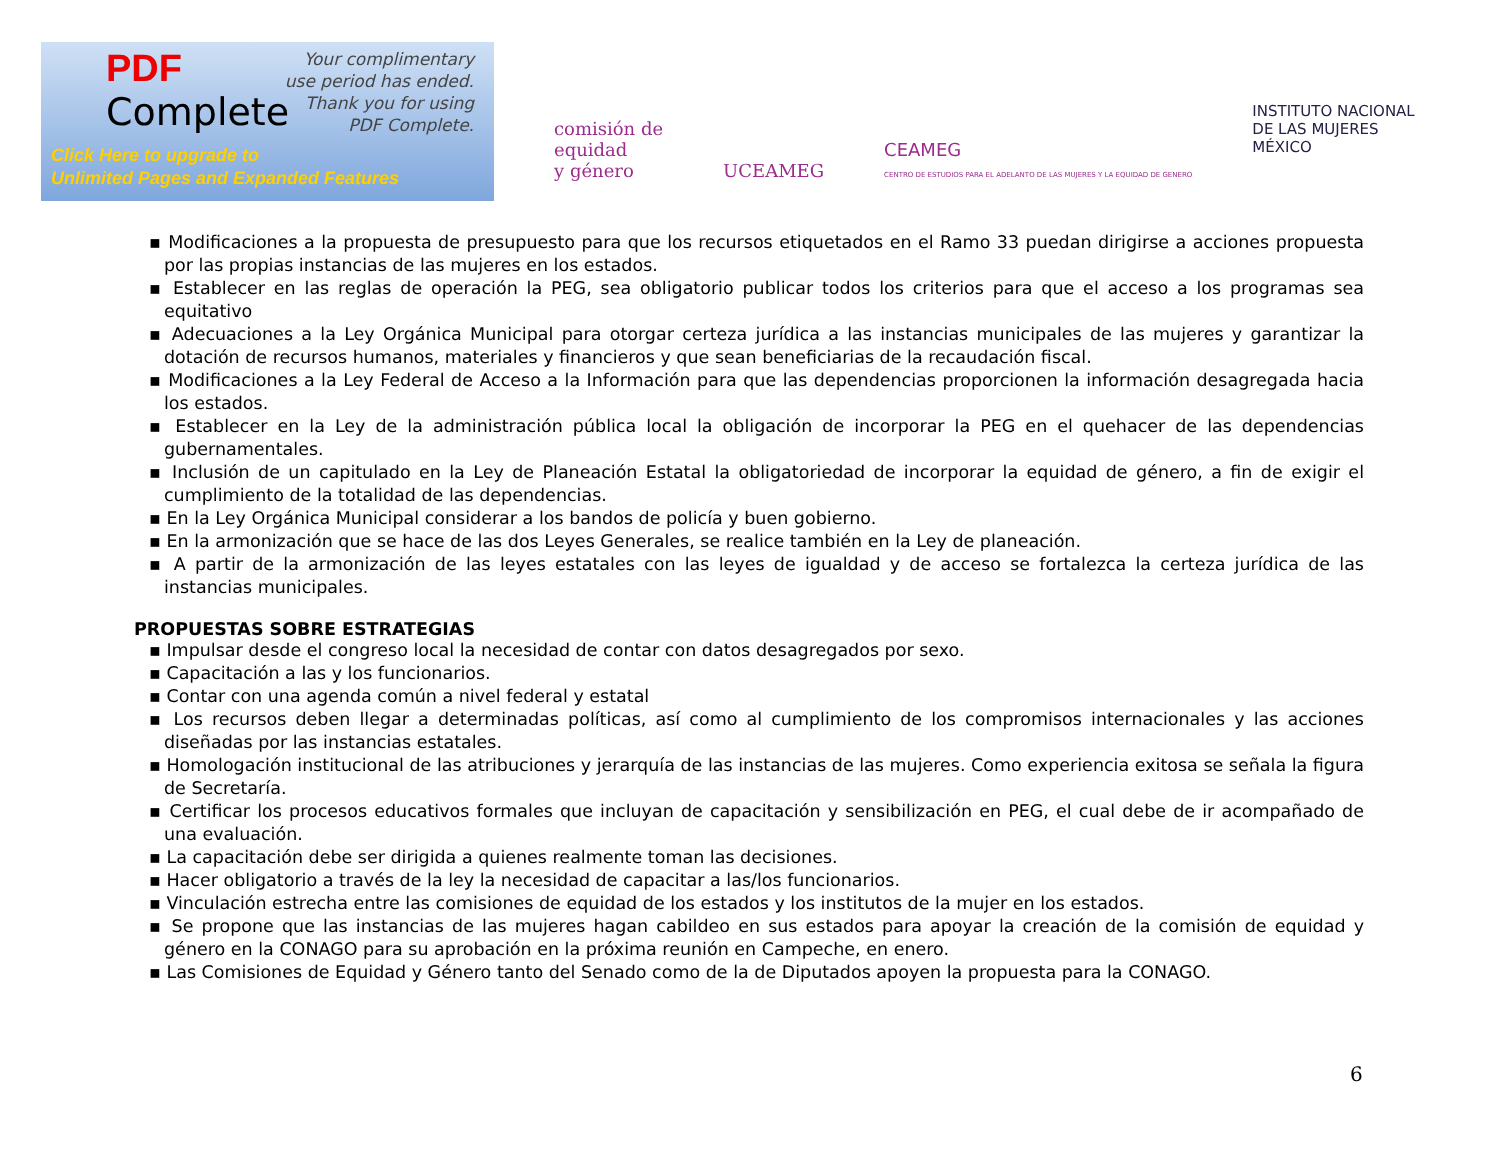PDF
Complete
Your complimentary
use period has ended.
Thank you for using
PDF Complete.
Click Here to upgrade to
Unlimited Pages and Expanded Features
comisión de
equidad
y género
UCEAMEG
CEAMEG
CENTRO DE ESTUDIOS PARA EL ADELANTO DE LAS MUJERES Y LA EQUIDAD DE GENERO
INSTITUTO NACIONAL
DE LAS MUJERES
MÉXICO
▪ Modificaciones a la propuesta de presupuesto para que los recursos etiquetados en el Ramo 33 puedan dirigirse a acciones propuesta por las propias instancias de las mujeres en los estados.
▪ Establecer en las reglas de operación la PEG, sea obligatorio publicar todos los criterios para que el acceso a los programas sea equitativo
▪ Adecuaciones a la Ley Orgánica Municipal para otorgar certeza jurídica a las instancias municipales de las mujeres y garantizar la dotación de recursos humanos, materiales y financieros y que sean beneficiarias de la recaudación fiscal.
▪ Modificaciones a la Ley Federal de Acceso a la Información para que las dependencias proporcionen la información desagregada hacia los estados.
▪ Establecer en la Ley de la administración pública local la obligación de incorporar la PEG en el quehacer de las dependencias gubernamentales.
▪ Inclusión de un capitulado en la Ley de Planeación Estatal la obligatoriedad de incorporar la equidad de género, a fin de exigir el cumplimiento de la totalidad de las dependencias.
▪ En la Ley Orgánica Municipal considerar a los bandos de policía y buen gobierno.
▪ En la armonización que se hace de las dos Leyes Generales, se realice también en la Ley de planeación.
▪ A partir de la armonización de las leyes estatales con las leyes de igualdad y de acceso se fortalezca la certeza jurídica de las instancias municipales.
PROPUESTAS SOBRE ESTRATEGIAS
▪ Impulsar desde el congreso local la necesidad de contar con datos desagregados por sexo.
▪ Capacitación a las y los funcionarios.
▪ Contar con una agenda común a nivel federal y estatal
▪ Los recursos deben llegar a determinadas políticas, así como al cumplimiento de los compromisos internacionales y las acciones diseñadas por las instancias estatales.
▪ Homologación institucional de las atribuciones y jerarquía de las instancias de las mujeres. Como experiencia exitosa se señala la figura de Secretaría.
▪ Certificar los procesos educativos formales que incluyan de capacitación y sensibilización en PEG, el cual debe de ir acompañado de una evaluación.
▪ La capacitación debe ser dirigida a quienes realmente toman las decisiones.
▪ Hacer obligatorio a través de la ley la necesidad de capacitar a las/los funcionarios.
▪ Vinculación estrecha entre las comisiones de equidad de los estados y los institutos de la mujer en los estados.
▪ Se propone que las instancias de las mujeres hagan cabildeo en sus estados para apoyar la creación de la comisión de equidad y género en la CONAGO para su aprobación en la próxima reunión en Campeche, en enero.
▪ Las Comisiones de Equidad y Género tanto del Senado como de la de Diputados apoyen la propuesta para la CONAGO.
6